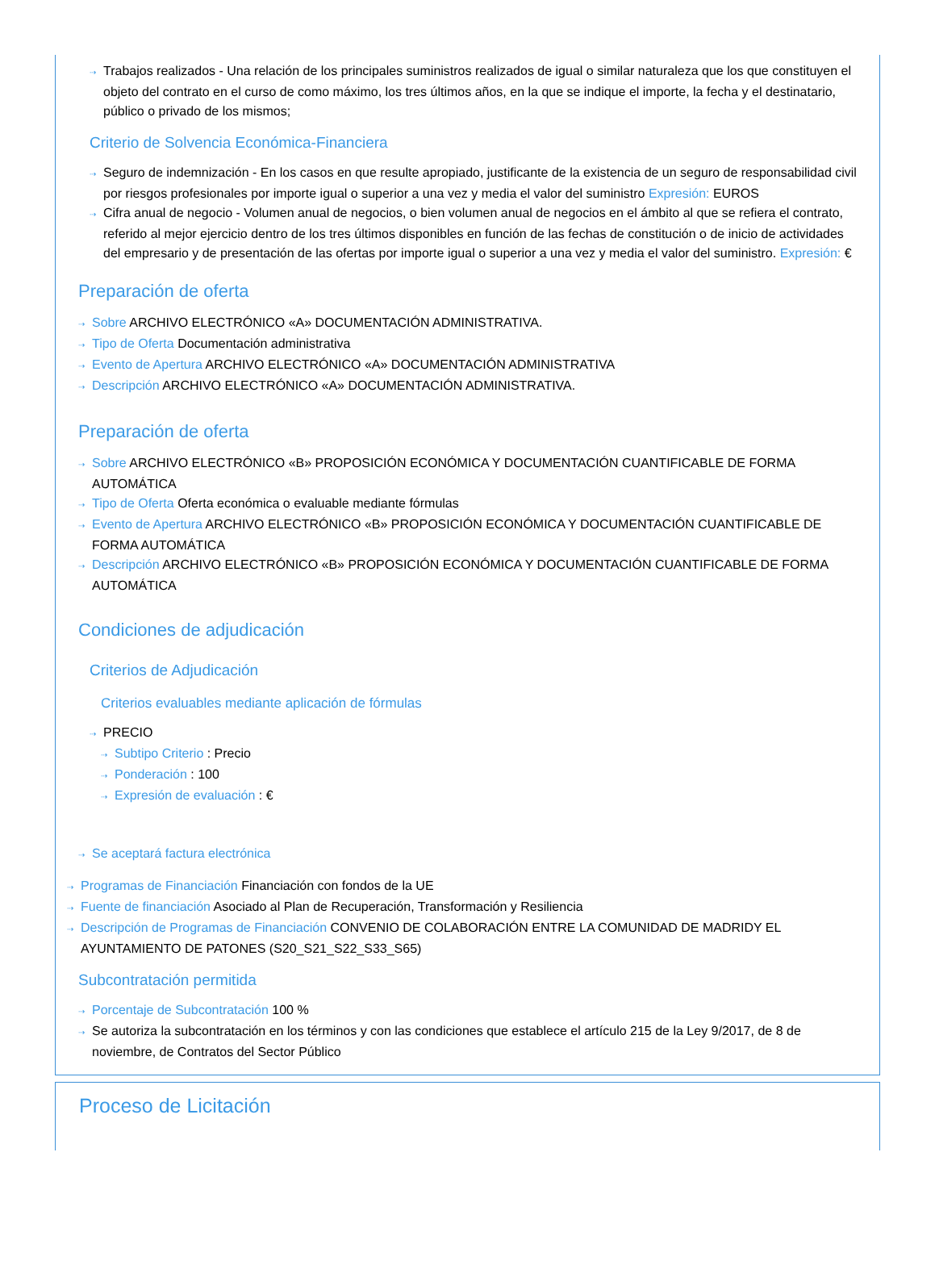⇢ Trabajos realizados - Una relación de los principales suministros realizados de igual o similar naturaleza que los que constituyen el objeto del contrato en el curso de como máximo, los tres últimos años, en la que se indique el importe, la fecha y el destinatario, público o privado de los mismos;
Criterio de Solvencia Económica-Financiera
⇢ Seguro de indemnización - En los casos en que resulte apropiado, justificante de la existencia de un seguro de responsabilidad civil por riesgos profesionales por importe igual o superior a una vez y media el valor del suministro Expresión: EUROS
⇢ Cifra anual de negocio - Volumen anual de negocios, o bien volumen anual de negocios en el ámbito al que se refiera el contrato, referido al mejor ejercicio dentro de los tres últimos disponibles en función de las fechas de constitución o de inicio de actividades del empresario y de presentación de las ofertas por importe igual o superior a una vez y media el valor del suministro. Expresión: €
Preparación de oferta
⇢ Sobre ARCHIVO ELECTRÓNICO «A» DOCUMENTACIÓN ADMINISTRATIVA.
⇢ Tipo de Oferta Documentación administrativa
⇢ Evento de Apertura ARCHIVO ELECTRÓNICO «A» DOCUMENTACIÓN ADMINISTRATIVA
⇢ Descripción ARCHIVO ELECTRÓNICO «A» DOCUMENTACIÓN ADMINISTRATIVA.
Preparación de oferta
⇢ Sobre ARCHIVO ELECTRÓNICO «B» PROPOSICIÓN ECONÓMICA Y DOCUMENTACIÓN CUANTIFICABLE DE FORMA AUTOMÁTICA
⇢ Tipo de Oferta Oferta económica o evaluable mediante fórmulas
⇢ Evento de Apertura ARCHIVO ELECTRÓNICO «B» PROPOSICIÓN ECONÓMICA Y DOCUMENTACIÓN CUANTIFICABLE DE FORMA AUTOMÁTICA
⇢ Descripción ARCHIVO ELECTRÓNICO «B» PROPOSICIÓN ECONÓMICA Y DOCUMENTACIÓN CUANTIFICABLE DE FORMA AUTOMÁTICA
Condiciones de adjudicación
Criterios de Adjudicación
Criterios evaluables mediante aplicación de fórmulas
⇢ PRECIO
⇢ Subtipo Criterio : Precio
⇢ Ponderación : 100
⇢ Expresión de evaluación : €
⇢ Se aceptará factura electrónica
⇢ Programas de Financiación Financiación con fondos de la UE
⇢ Fuente de financiación Asociado al Plan de Recuperación, Transformación y Resiliencia
⇢ Descripción de Programas de Financiación CONVENIO DE COLABORACIÓN ENTRE LA COMUNIDAD DE MADRIDY EL AYUNTAMIENTO DE PATONES (S20_S21_S22_S33_S65)
Subcontratación permitida
⇢ Porcentaje de Subcontratación 100 %
⇢ Se autoriza la subcontratación en los términos y con las condiciones que establece el artículo 215 de la Ley 9/2017, de 8 de noviembre, de Contratos del Sector Público
Proceso de Licitación